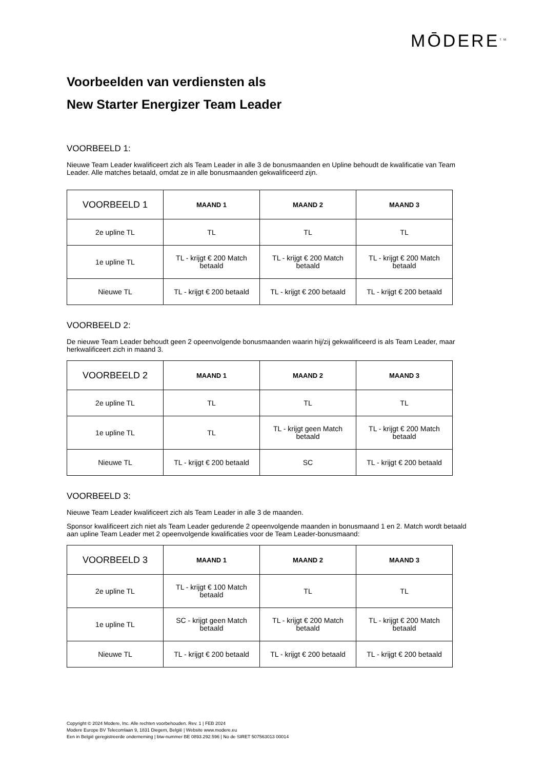MŌDERE<sup>TM</sup>
Voorbeelden van verdiensten als
New Starter Energizer Team Leader
VOORBEELD 1:
Nieuwe Team Leader kwalificeert zich als Team Leader in alle 3 de bonusmaanden en Upline behoudt de kwalificatie van Team Leader. Alle matches betaald, omdat ze in alle bonusmaanden gekwalificeerd zijn.
| VOORBEELD 1 | MAAND 1 | MAAND 2 | MAAND 3 |
| --- | --- | --- | --- |
| 2e upline TL | TL | TL | TL |
| 1e upline TL | TL - krijgt € 200 Match betaald | TL - krijgt € 200 Match betaald | TL - krijgt € 200 Match betaald |
| Nieuwe TL | TL - krijgt € 200 betaald | TL - krijgt € 200 betaald | TL - krijgt € 200 betaald |
VOORBEELD 2:
De nieuwe Team Leader behoudt geen 2 opeenvolgende bonusmaanden waarin hij/zij gekwalificeerd is als Team Leader, maar herkwalificeert zich in maand 3.
| VOORBEELD 2 | MAAND 1 | MAAND 2 | MAAND 3 |
| --- | --- | --- | --- |
| 2e upline TL | TL | TL | TL |
| 1e upline TL | TL | TL - krijgt geen Match betaald | TL - krijgt € 200 Match betaald |
| Nieuwe TL | TL - krijgt € 200 betaald | SC | TL - krijgt € 200 betaald |
VOORBEELD 3:
Nieuwe Team Leader kwalificeert zich als Team Leader in alle 3 de maanden.
Sponsor kwalificeert zich niet als Team Leader gedurende 2 opeenvolgende maanden in bonusmaand 1 en 2. Match wordt betaald aan upline Team Leader met 2 opeenvolgende kwalificaties voor de Team Leader-bonusmaand:
| VOORBEELD 3 | MAAND 1 | MAAND 2 | MAAND 3 |
| --- | --- | --- | --- |
| 2e upline TL | TL - krijgt € 100 Match betaald | TL | TL |
| 1e upline TL | SC - krijgt geen Match betaald | TL - krijgt € 200 Match betaald | TL - krijgt € 200 Match betaald |
| Nieuwe TL | TL - krijgt € 200 betaald | TL - krijgt € 200 betaald | TL - krijgt € 200 betaald |
Copyright © 2024 Modere, Inc. Alle rechten voorbehouden. Rev. 1 | FEB 2024
Modere Europe BV Telecomlaan 9, 1831 Diegem, België | Website www.modere.eu
Een in België geregistreerde onderneming | btw-nummer BE 0893.292.596 | No de SIRET 507563013 00014